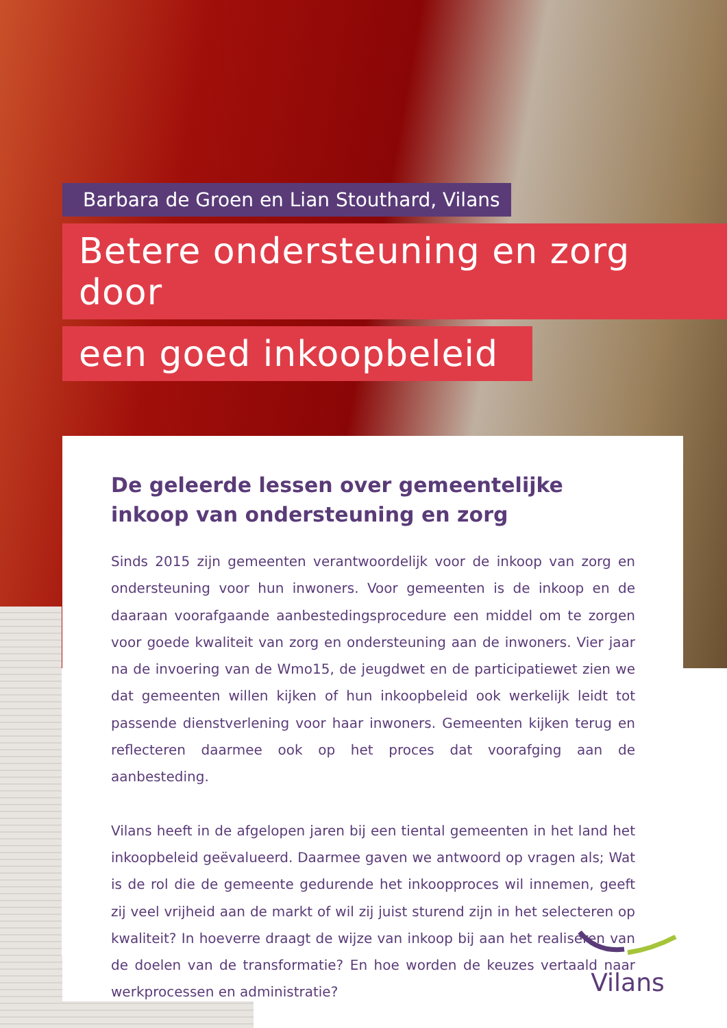Barbara de Groen en Lian Stouthard, Vilans
Betere ondersteuning en zorg door
een goed inkoopbeleid
De geleerde lessen over gemeentelijke inkoop van ondersteuning en zorg
Sinds 2015 zijn gemeenten verantwoordelijk voor de inkoop van zorg en ondersteuning voor hun inwoners. Voor gemeenten is de inkoop en de daaraan voorafgaande aanbestedingsprocedure een middel om te zorgen voor goede kwaliteit van zorg en ondersteuning aan de inwoners. Vier jaar na de invoering van de Wmo15, de jeugdwet en de participatiewet zien we dat gemeenten willen kijken of hun inkoopbeleid ook werkelijk leidt tot passende dienstverlening voor haar inwoners. Gemeenten kijken terug en reflecteren daarmee ook op het proces dat voorafging aan de aanbesteding.
Vilans heeft in de afgelopen jaren bij een tiental gemeenten in het land het inkoopbeleid geëvalueerd. Daarmee gaven we antwoord op vragen als; Wat is de rol die de gemeente gedurende het inkoopproces wil innemen, geeft zij veel vrijheid aan de markt of wil zij juist sturend zijn in het selecteren op kwaliteit? In hoeverre draagt de wijze van inkoop bij aan het realiseren van de doelen van de transformatie? En hoe worden de keuzes vertaald naar werkprocessen en administratie?
Vilans